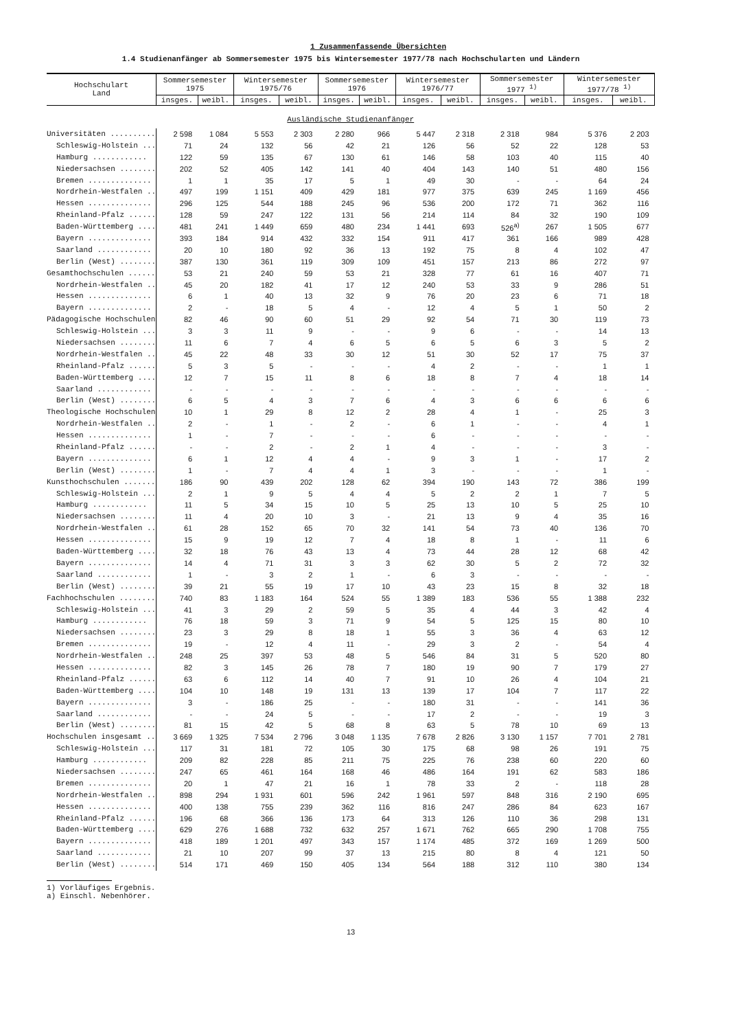1 Zusammenfassende Übersichten
1.4 Studienanfänger ab Sommersemester 1975 bis Wintersemester 1977/78 nach Hochschularten und Ländern
| Hochschulart Land | Sommersemester 1975 | | Wintersemester 1975/76 | | Sommersemester 1976 | | Wintersemester 1976/77 | | Sommersemester 1977 <sup>1)</sup> | | Wintersemester 1977/78 <sup>1)</sup> | |
| --- | --- | --- | --- | --- | --- | --- | --- | --- | --- | --- | --- | --- |
| | insges. | weibl. | insges. | weibl. | insges. | weibl. | insges. | weibl. | insges. | weibl. | insges. | weibl. |
| Ausländische Studienanfänger | | | | | | | | | | | | |
| Universitäten .......... | 2 598 | 1 084 | 5 553 | 2 303 | 2 280 | 966 | 5 447 | 2 318 | 2 318 | 984 | 5 376 | 2 203 |
| Schleswig-Holstein ... | 71 | 24 | 132 | 56 | 42 | 21 | 126 | 56 | 52 | 22 | 128 | 53 |
| Hamburg ............ | 122 | 59 | 135 | 67 | 130 | 61 | 146 | 58 | 103 | 40 | 115 | 40 |
| Niedersachsen ........ | 202 | 52 | 405 | 142 | 141 | 40 | 404 | 143 | 140 | 51 | 480 | 156 |
| Bremen .............. | 1 | 1 | 35 | 17 | 5 | 1 | 49 | 30 | - | - | 64 | 24 |
| Nordrhein-Westfalen .. | 497 | 199 | 1 151 | 409 | 429 | 181 | 977 | 375 | 639 | 245 | 1 169 | 456 |
| Hessen .............. | 296 | 125 | 544 | 188 | 245 | 96 | 536 | 200 | 172 | 71 | 362 | 116 |
| Rheinland-Pfalz ...... | 128 | 59 | 247 | 122 | 131 | 56 | 214 | 114 | 84 | 32 | 190 | 109 |
| Baden-Württemberg .... | 481 | 241 | 1 449 | 659 | 480 | 234 | 1 441 | 693 | 526<sup>a)</sup> | 267 | 1 505 | 677 |
| Bayern .............. | 393 | 184 | 914 | 432 | 332 | 154 | 911 | 417 | 361 | 166 | 989 | 428 |
| Saarland ............ | 20 | 10 | 180 | 92 | 36 | 13 | 192 | 75 | 8 | 4 | 102 | 47 |
| Berlin (West) ........ | 387 | 130 | 361 | 119 | 309 | 109 | 451 | 157 | 213 | 86 | 272 | 97 |
| Gesamthochschulen ...... | 53 | 21 | 240 | 59 | 53 | 21 | 328 | 77 | 61 | 16 | 407 | 71 |
| Nordrhein-Westfalen .. | 45 | 20 | 182 | 41 | 17 | 12 | 240 | 53 | 33 | 9 | 286 | 51 |
| Hessen .............. | 6 | 1 | 40 | 13 | 32 | 9 | 76 | 20 | 23 | 6 | 71 | 18 |
| Bayern .............. | 2 | - | 18 | 5 | 4 | - | 12 | 4 | 5 | 1 | 50 | 2 |
| Pädagogische Hochschulen | 82 | 46 | 90 | 60 | 51 | 29 | 92 | 54 | 71 | 30 | 119 | 73 |
| Schleswig-Holstein ... | 3 | 3 | 11 | 9 | - | - | 9 | 6 | - | - | 14 | 13 |
| Niedersachsen ........ | 11 | 6 | 7 | 4 | 6 | 5 | 6 | 5 | 6 | 3 | 5 | 2 |
| Nordrhein-Westfalen .. | 45 | 22 | 48 | 33 | 30 | 12 | 51 | 30 | 52 | 17 | 75 | 37 |
| Rheinland-Pfalz ...... | 5 | 3 | 5 | - | - | - | 4 | 2 | - | - | 1 | 1 |
| Baden-Württemberg .... | 12 | 7 | 15 | 11 | 8 | 6 | 18 | 8 | 7 | 4 | 18 | 14 |
| Saarland ............ | - | - | - | - | - | - | - | - | - | - | - | - |
| Berlin (West) ........ | 6 | 5 | 4 | 3 | 7 | 6 | 4 | 3 | 6 | 6 | 6 | 6 |
| Theologische Hochschulen | 10 | 1 | 29 | 8 | 12 | 2 | 28 | 4 | 1 | - | 25 | 3 |
| Nordrhein-Westfalen .. | 2 | - | 1 | - | 2 | - | 6 | 1 | - | - | 4 | 1 |
| Hessen .............. | 1 | - | 7 | - | - | - | 6 | - | - | - | - | - |
| Rheinland-Pfalz ...... | - | - | 2 | - | 2 | 1 | 4 | - | - | - | 3 | - |
| Bayern .............. | 6 | 1 | 12 | 4 | 4 | - | 9 | 3 | 1 | - | 17 | 2 |
| Berlin (West) ........ | 1 | - | 7 | 4 | 4 | 1 | 3 | - | - | - | 1 | - |
| Kunsthochschulen ....... | 186 | 90 | 439 | 202 | 128 | 62 | 394 | 190 | 143 | 72 | 386 | 199 |
| Schleswig-Holstein ... | 2 | 1 | 9 | 5 | 4 | 4 | 5 | 2 | 2 | 1 | 7 | 5 |
| Hamburg ............ | 11 | 5 | 34 | 15 | 10 | 5 | 25 | 13 | 10 | 5 | 25 | 10 |
| Niedersachsen ........ | 11 | 4 | 20 | 10 | 3 | - | 21 | 13 | 9 | 4 | 35 | 16 |
| Nordrhein-Westfalen .. | 61 | 28 | 152 | 65 | 70 | 32 | 141 | 54 | 73 | 40 | 136 | 70 |
| Hessen .............. | 15 | 9 | 19 | 12 | 7 | 4 | 18 | 8 | 1 | - | 11 | 6 |
| Baden-Württemberg .... | 32 | 18 | 76 | 43 | 13 | 4 | 73 | 44 | 28 | 12 | 68 | 42 |
| Bayern .............. | 14 | 4 | 71 | 31 | 3 | 3 | 62 | 30 | 5 | 2 | 72 | 32 |
| Saarland ............ | 1 | - | 3 | 2 | 1 | - | 6 | 3 | - | - | - | - |
| Berlin (West) ........ | 39 | 21 | 55 | 19 | 17 | 10 | 43 | 23 | 15 | 8 | 32 | 18 |
| Fachhochschulen ........ | 740 | 83 | 1 183 | 164 | 524 | 55 | 1 389 | 183 | 536 | 55 | 1 388 | 232 |
| Schleswig-Holstein ... | 41 | 3 | 29 | 2 | 59 | 5 | 35 | 4 | 44 | 3 | 42 | 4 |
| Hamburg ............ | 76 | 18 | 59 | 3 | 71 | 9 | 54 | 5 | 125 | 15 | 80 | 10 |
| Niedersachsen ........ | 23 | 3 | 29 | 8 | 18 | 1 | 55 | 3 | 36 | 4 | 63 | 12 |
| Bremen .............. | 19 | - | 12 | 4 | 11 | - | 29 | 3 | 2 | - | 54 | 4 |
| Nordrhein-Westfalen .. | 248 | 25 | 397 | 53 | 48 | 5 | 546 | 84 | 31 | 5 | 520 | 80 |
| Hessen .............. | 82 | 3 | 145 | 26 | 78 | 7 | 180 | 19 | 90 | 7 | 179 | 27 |
| Rheinland-Pfalz ...... | 63 | 6 | 112 | 14 | 40 | 7 | 91 | 10 | 26 | 4 | 104 | 21 |
| Baden-Württemberg .... | 104 | 10 | 148 | 19 | 131 | 13 | 139 | 17 | 104 | 7 | 117 | 22 |
| Bayern .............. | 3 | - | 186 | 25 | - | - | 180 | 31 | - | - | 141 | 36 |
| Saarland ............ | - | - | 24 | 5 | - | - | 17 | 2 | - | - | 19 | 3 |
| Berlin (West) ........ | 81 | 15 | 42 | 5 | 68 | 8 | 63 | 5 | 78 | 10 | 69 | 13 |
| Hochschulen insgesamt .. | 3 669 | 1 325 | 7 534 | 2 796 | 3 048 | 1 135 | 7 678 | 2 826 | 3 130 | 1 157 | 7 701 | 2 781 |
| Schleswig-Holstein ... | 117 | 31 | 181 | 72 | 105 | 30 | 175 | 68 | 98 | 26 | 191 | 75 |
| Hamburg ............ | 209 | 82 | 228 | 85 | 211 | 75 | 225 | 76 | 238 | 60 | 220 | 60 |
| Niedersachsen ........ | 247 | 65 | 461 | 164 | 168 | 46 | 486 | 164 | 191 | 62 | 583 | 186 |
| Bremen .............. | 20 | 1 | 47 | 21 | 16 | 1 | 78 | 33 | 2 | - | 118 | 28 |
| Nordrhein-Westfalen .. | 898 | 294 | 1 931 | 601 | 596 | 242 | 1 961 | 597 | 848 | 316 | 2 190 | 695 |
| Hessen .............. | 400 | 138 | 755 | 239 | 362 | 116 | 816 | 247 | 286 | 84 | 623 | 167 |
| Rheinland-Pfalz ...... | 196 | 68 | 366 | 136 | 173 | 64 | 313 | 126 | 110 | 36 | 298 | 131 |
| Baden-Württemberg .... | 629 | 276 | 1 688 | 732 | 632 | 257 | 1 671 | 762 | 665 | 290 | 1 708 | 755 |
| Bayern .............. | 418 | 189 | 1 201 | 497 | 343 | 157 | 1 174 | 485 | 372 | 169 | 1 269 | 500 |
| Saarland ............ | 21 | 10 | 207 | 99 | 37 | 13 | 215 | 80 | 8 | 4 | 121 | 50 |
| Berlin (West) ........ | 514 | 171 | 469 | 150 | 405 | 134 | 564 | 188 | 312 | 110 | 380 | 134 |
1) Vorläufiges Ergebnis.
a) Einschl. Nebenhörer.
13